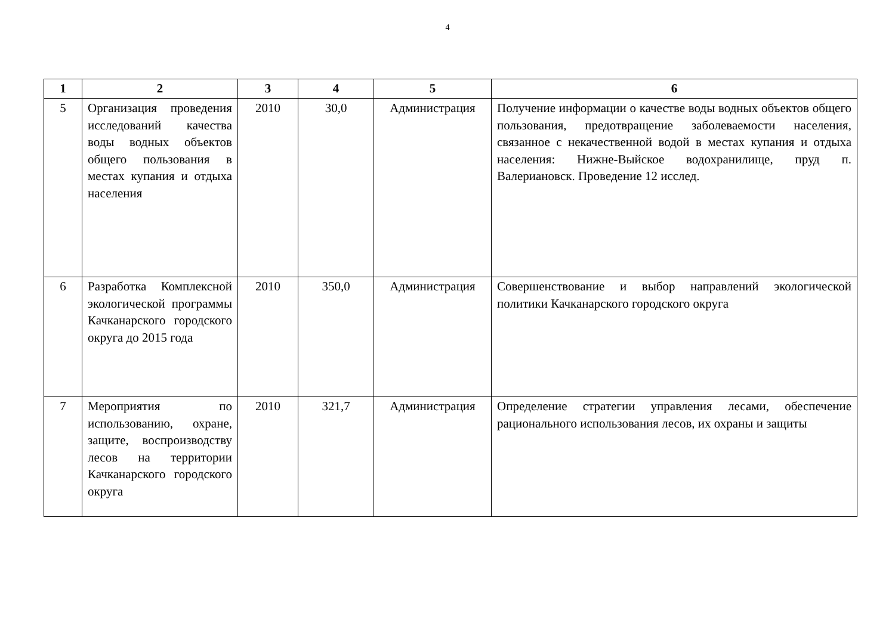4
| 1 | 2 | 3 | 4 | 5 | 6 |
| --- | --- | --- | --- | --- | --- |
| 5 | Организация проведения исследований качества воды водных объектов общего пользования в местах купания и отдыха населения | 2010 | 30,0 | Администрация | Получение информации о качестве воды водных объектов общего пользования, предотвращение заболеваемости населения, связанное с некачественной водой в местах купания и отдыха населения: Нижне-Выйское водохранилище, пруд п. Валериановск. Проведение 12 исслед. |
| 6 | Разработка Комплексной экологической программы Качканарского городского округа до 2015 года | 2010 | 350,0 | Администрация | Совершенствование и выбор направлений экологической политики Качканарского городского округа |
| 7 | Мероприятия по использованию, охране, защите, воспроизводству лесов на территории Качканарского городского округа | 2010 | 321,7 | Администрация | Определение стратегии управления лесами, обеспечение рационального использования лесов, их охраны и защиты |